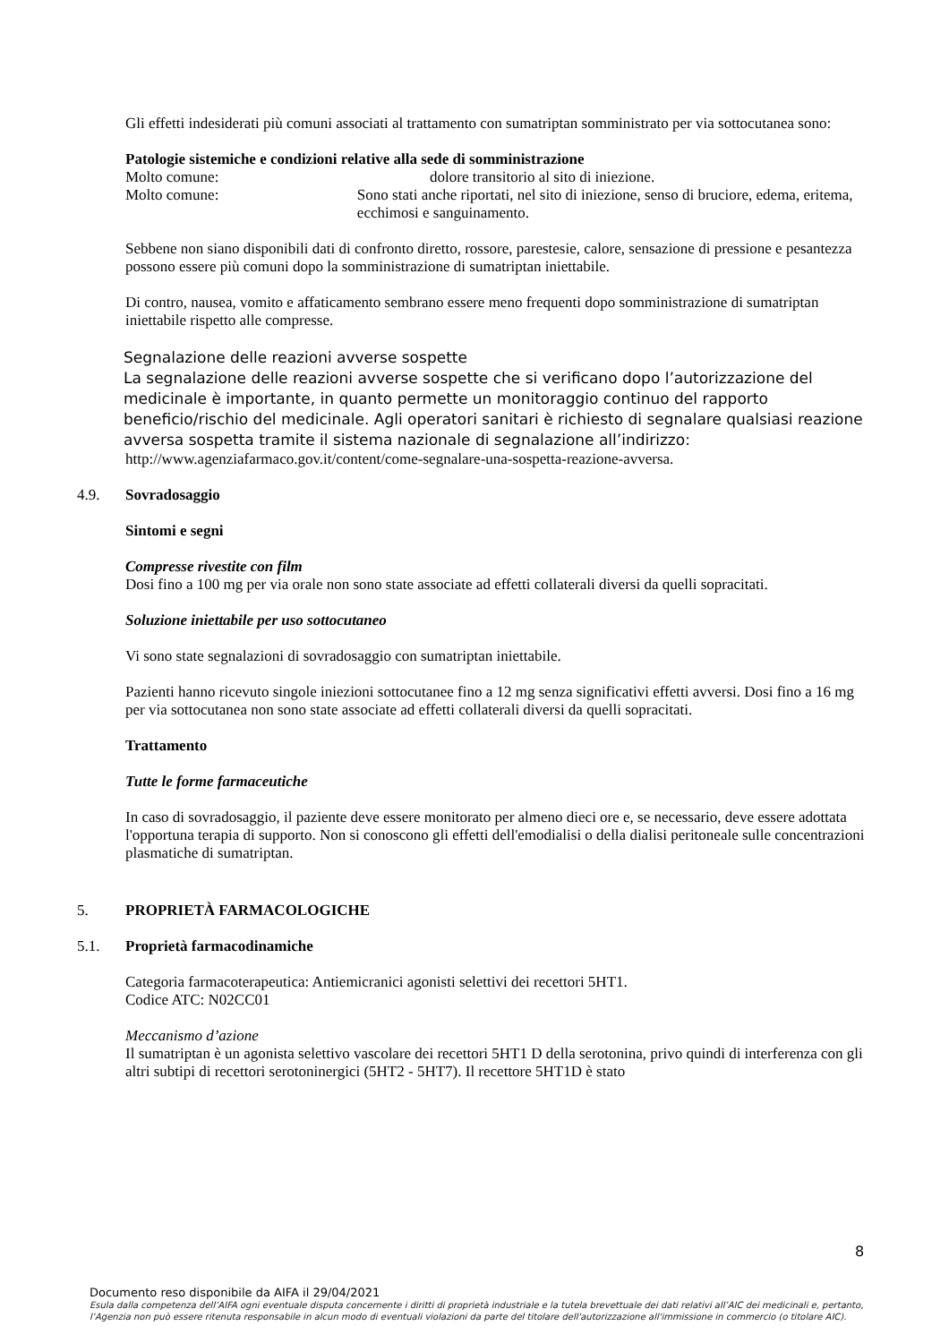Gli effetti indesiderati più comuni associati al trattamento con sumatriptan somministrato per via sottocutanea sono:
Patologie sistemiche e condizioni relative alla sede di somministrazione
Molto comune: dolore transitorio al sito di iniezione.
Molto comune: Sono stati anche riportati, nel sito di iniezione, senso di bruciore, edema, eritema, ecchimosi e sanguinamento.
Sebbene non siano disponibili dati di confronto diretto, rossore, parestesie, calore, sensazione di pressione e pesantezza possono essere più comuni dopo la somministrazione di sumatriptan iniettabile.
Di contro, nausea, vomito e affaticamento sembrano essere meno frequenti dopo somministrazione di sumatriptan iniettabile rispetto alle compresse.
Segnalazione delle reazioni avverse sospette
La segnalazione delle reazioni avverse sospette che si verificano dopo l’autorizzazione del medicinale è importante, in quanto permette un monitoraggio continuo del rapporto beneficio/rischio del medicinale. Agli operatori sanitari è richiesto di segnalare qualsiasi reazione avversa sospetta tramite il sistema nazionale di segnalazione all’indirizzo:
http://www.agenziafarmaco.gov.it/content/come-segnalare-una-sospetta-reazione-avversa.
4.9. Sovradosaggio
Sintomi e segni
Compresse rivestite con film
Dosi fino a 100 mg per via orale non sono state associate ad effetti collaterali diversi da quelli sopracitati.
Soluzione iniettabile per uso sottocutaneo
Vi sono state segnalazioni di sovradosaggio con sumatriptan iniettabile.
Pazienti hanno ricevuto singole iniezioni sottocutanee fino a 12 mg senza significativi effetti avversi. Dosi fino a 16 mg per via sottocutanea non sono state associate ad effetti collaterali diversi da quelli sopracitati.
Trattamento
Tutte le forme farmaceutiche
In caso di sovradosaggio, il paziente deve essere monitorato per almeno dieci ore e, se necessario, deve essere adottata l'opportuna terapia di supporto. Non si conoscono gli effetti dell'emodialisi o della dialisi peritoneale sulle concentrazioni plasmatiche di sumatriptan.
5. PROPRIETÀ FARMACOLOGICHE
5.1. Proprietà farmacodinamiche
Categoria farmacoterapeutica: Antiemicranici agonisti selettivi dei recettori 5HT1.
Codice ATC: N02CC01
Meccanismo d’azione
Il sumatriptan è un agonista selettivo vascolare dei recettori 5HT1 D della serotonina, privo quindi di interferenza con gli altri subtipi di recettori serotoninergici (5HT2 - 5HT7). Il recettore 5HT1D è stato
8
Documento reso disponibile da AIFA il 29/04/2021
Esula dalla competenza dell’AIFA ogni eventuale disputa concernente i diritti di proprietà industriale e la tutela brevettuale dei dati relativi all’AIC dei medicinali e, pertanto, l’Agenzia non può essere ritenuta responsabile in alcun modo di eventuali violazioni da parte del titolare dell'autorizzazione all'immissione in commercio (o titolare AIC).